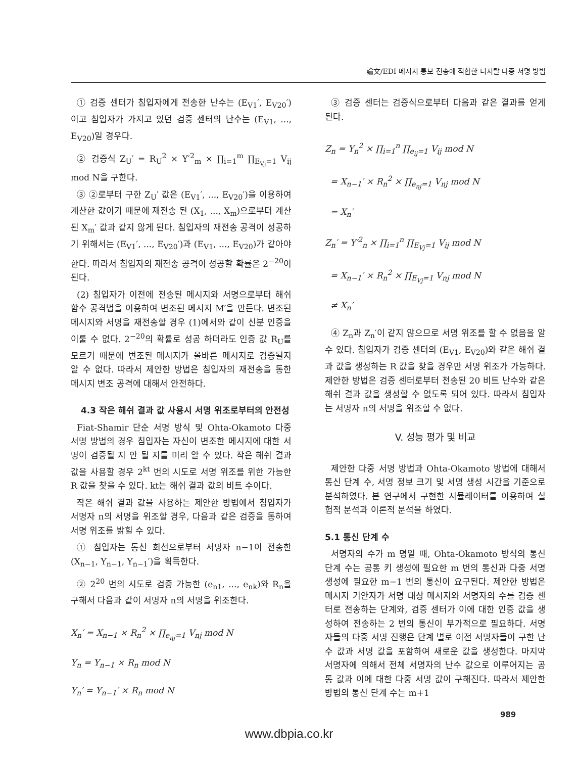論文/EDI 메시지 통보 전송에 적합한 디지탈 다중 서명 방법
① 검증 센터가 침입자에게 전송한 난수는 (E<sub>V1</sub>′, E<sub>V20</sub>′)이고 침입자가 가지고 있던 검증 센터의 난수는 (E<sub>V1</sub>, ..., E<sub>V20</sub>)일 경우다.
② 검증식 Z<sub>U</sub>′ = R<sub>U</sub><sup>2</sup> × Y′<sup>2</sup><sub>m</sub> × ∏<sub>i=1</sub><sup>m</sup> ∏<sub>E<sub>Vj</sub>=1</sub> V<sub>ij</sub> mod N을 구한다.
③ ②로부터 구한 Z<sub>U</sub>′ 값은 (E<sub>V1</sub>′, ..., E<sub>V20</sub>′)을 이용하여 계산한 값이기 때문에 재전송 된 (X<sub>1</sub>, ..., X<sub>m</sub>)으로부터 계산된 X<sub>m</sub>′ 값과 같지 않게 된다. 침입자의 재전송 공격이 성공하기 위해서는 (E<sub>V1</sub>′, ..., E<sub>V20</sub>′)과 (E<sub>V1</sub>, ..., E<sub>V20</sub>)가 같아야 한다. 따라서 침입자의 재전송 공격이 성공할 확률은 2<sup>−20</sup>이 된다.
(2) 침입자가 이전에 전송된 메시지와 서명으로부터 해쉬 함수 공격법을 이용하여 변조된 메시지 M′을 만든다. 변조된 메시지와 서명을 재전송할 경우 (1)에서와 같이 신분 인증을 이룰 수 없다. 2<sup>−20</sup>의 확률로 성공 하더라도 인증 값 R<sub>U</sub>를 모르기 때문에 변조된 메시지가 올바른 메시지로 검증될지 알 수 없다. 따라서 제안한 방법은 침입자의 재전송을 통한 메시지 변조 공격에 대해서 안전하다.
4.3 작은 해쉬 결과 값 사용시 서명 위조로부터의 안전성
Fiat-Shamir 단순 서명 방식 및 Ohta-Okamoto 다중 서명 방법의 경우 침입자는 자신이 변조한 메시지에 대한 서명이 검증될 지 안 될 지를 미리 알 수 있다. 작은 해쉬 결과 값을 사용할 경우 2<sup>kt</sup> 번의 시도로 서명 위조를 위한 가능한 R 값을 찾을 수 있다. kt는 해쉬 결과 값의 비트 수이다.
작은 해쉬 결과 값을 사용하는 제안한 방법에서 침입자가 서명자 n의 서명을 위조할 경우, 다음과 같은 검증을 통하여 서명 위조를 밝힐 수 있다.
① 침입자는 통신 회선으로부터 서명자 n−1이 전송한 (X<sub>n−1</sub>, Y<sub>n−1</sub>, Y<sub>n−1</sub>′)을 획득한다.
② 2<sup>20</sup> 번의 시도로 검증 가능한 (e<sub>n1</sub>, ..., e<sub>nk</sub>)와 R<sub>n</sub>을 구해서 다음과 같이 서명자 n의 서명을 위조한다.
X<sub>n</sub>′ = X<sub>n−1</sub> × R<sub>n</sub><sup>2</sup> × ∏<sub>e<sub>nj</sub>=1</sub> V<sub>nj</sub> mod N
Y<sub>n</sub> = Y<sub>n−1</sub> × R<sub>n</sub> mod N
Y<sub>n</sub>′ = Y<sub>n−1</sub>′ × R<sub>n</sub> mod N
③ 검증 센터는 검증식으로부터 다음과 같은 결과를 얻게 된다.
Z<sub>n</sub> = Y<sub>n</sub><sup>2</sup> × ∏<sub>i=1</sub><sup>n</sup> ∏<sub>e<sub>ij</sub>=1</sub> V<sub>ij</sub> mod N
= X<sub>n−1</sub>′ × R<sub>n</sub><sup>2</sup> × ∏<sub>e<sub>nj</sub>=1</sub> V<sub>nj</sub> mod N
= X<sub>n</sub>′
Z<sub>n</sub>′ = Y′<sup>2</sup><sub>n</sub> × ∏<sub>i=1</sub><sup>n</sup> ∏<sub>E<sub>Vj</sub>=1</sub> V<sub>ij</sub> mod N
= X<sub>n−1</sub>′ × R<sub>n</sub><sup>2</sup> × ∏<sub>E<sub>Vj</sub>=1</sub> V<sub>nj</sub> mod N
≠ X<sub>n</sub>′
④ Z<sub>n</sub>과 Z<sub>n</sub>′이 같지 않으므로 서명 위조를 할 수 없음을 알 수 있다. 침입자가 검증 센터의 (E<sub>V1</sub>, E<sub>V20</sub>)와 같은 해쉬 결과 값을 생성하는 R 값을 찾을 경우만 서명 위조가 가능하다. 제안한 방법은 검증 센터로부터 전송된 20 비트 난수와 같은 해쉬 결과 값을 생성할 수 없도록 되어 있다. 따라서 침입자는 서명자 n의 서명을 위조할 수 없다.
V. 성능 평가 및 비교
제안한 다중 서명 방법과 Ohta-Okamoto 방법에 대해서 통신 단계 수, 서명 정보 크기 및 서명 생성 시간을 기준으로 분석하였다. 본 연구에서 구현한 시뮬레이터를 이용하여 실험적 분석과 이론적 분석을 하였다.
5.1 통신 단계 수
서명자의 수가 m 명일 때, Ohta-Okamoto 방식의 통신 단계 수는 공통 키 생성에 필요한 m 번의 통신과 다중 서명 생성에 필요한 m−1 번의 통신이 요구된다. 제안한 방법은 메시지 기안자가 서명 대상 메시지와 서명자의 수를 검증 센터로 전송하는 단계와, 검증 센터가 이에 대한 인증 값을 생성하여 전송하는 2 번의 통신이 부가적으로 필요하다. 서명자들의 다중 서명 진행은 단계 별로 이전 서명자들이 구한 난수 값과 서명 값을 포함하여 새로운 값을 생성한다. 마지막 서명자에 의해서 전체 서명자의 난수 값으로 이루어지는 공통 값과 이에 대한 다중 서명 값이 구해진다. 따라서 제안한 방법의 통신 단계 수는 m+1
989
www.dbpia.co.kr